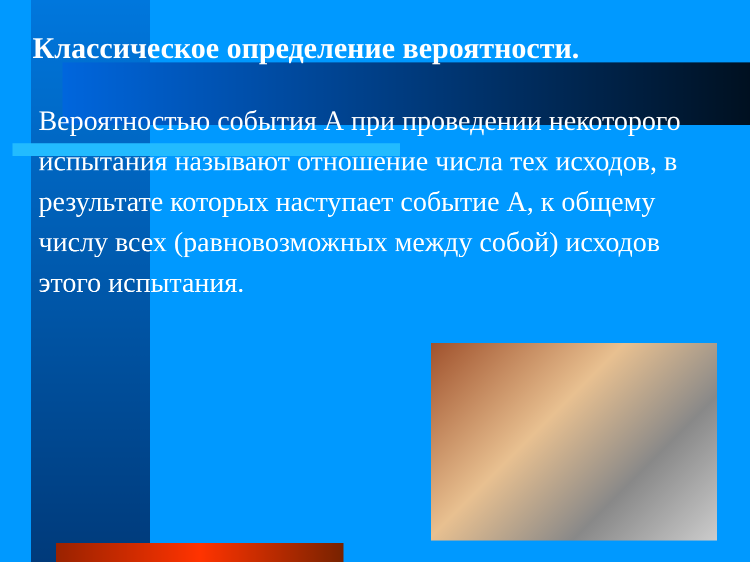Классическое определение вероятности.
Вероятностью события А при проведении некоторого испытания называют отношение числа тех исходов, в результате которых наступает событие А, к общему числу всех (равновозможных между собой) исходов этого испытания.